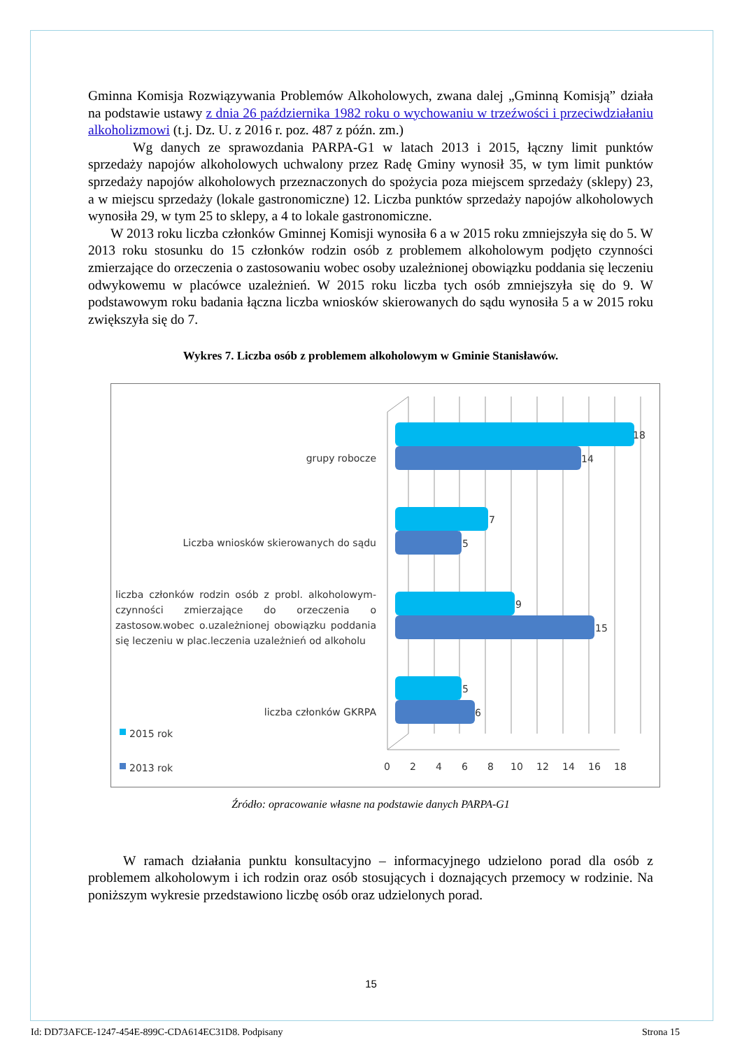Gminna Komisja Rozwiązywania Problemów Alkoholowych, zwana dalej „Gminną Komisją” działa na podstawie ustawy z dnia 26 października 1982 roku o wychowaniu w trzeźwości i przeciwdziałaniu alkoholizmowi (t.j. Dz. U. z 2016 r. poz. 487 z późn. zm.)
Wg danych ze sprawozdania PARPA-G1 w latach 2013 i 2015, łączny limit punktów sprzedaży napojów alkoholowych uchwalony przez Radę Gminy wynosił 35, w tym limit punktów sprzedaży napojów alkoholowych przeznaczonych do spożycia poza miejscem sprzedaży (sklepy) 23, a w miejscu sprzedaży (lokale gastronomiczne) 12. Liczba punktów sprzedaży napojów alkoholowych wynosiła 29, w tym 25 to sklepy, a 4 to lokale gastronomiczne.
W 2013 roku liczba członków Gminnej Komisji wynosiła 6 a w 2015 roku zmniejszyła się do 5. W 2013 roku stosunku do 15 członków rodzin osób z problemem alkoholowym podjęto czynności zmierzające do orzeczenia o zastosowaniu wobec osoby uzależnionej obowiązku poddania się leczeniu odwykowemu w placówce uzależnień. W 2015 roku liczba tych osób zmniejszyła się do 9. W podstawowym roku badania łączna liczba wniosków skierowanych do sądu wynosiła 5 a w 2015 roku zwiększyła się do 7.
Wykres 7. Liczba osób z problemem alkoholowym w Gminie Stanisławów.
18
14
7
5
9
15
5
6
0
2
4
6
8
10
12
14
16
18
grupy robocze
Liczba wniosków skierowanych do sądu
liczba członków rodzin osób z probl. alkoholowym-czynności zmierzające do orzeczenia o zastosow.wobec o.uzależnionej obowiązku poddania się leczeniu w plac.leczenia uzależnień od alkoholu
liczba członków GKRPA
2015 rok
2013 rok
Źródło: opracowanie własne na podstawie danych PARPA-G1
W ramach działania punktu konsultacyjno – informacyjnego udzielono porad dla osób z problemem alkoholowym i ich rodzin oraz osób stosujących i doznających przemocy w rodzinie. Na poniższym wykresie przedstawiono liczbę osób oraz udzielonych porad.
15
Id: DD73AFCE-1247-454E-899C-CDA614EC31D8. Podpisany Strona 15